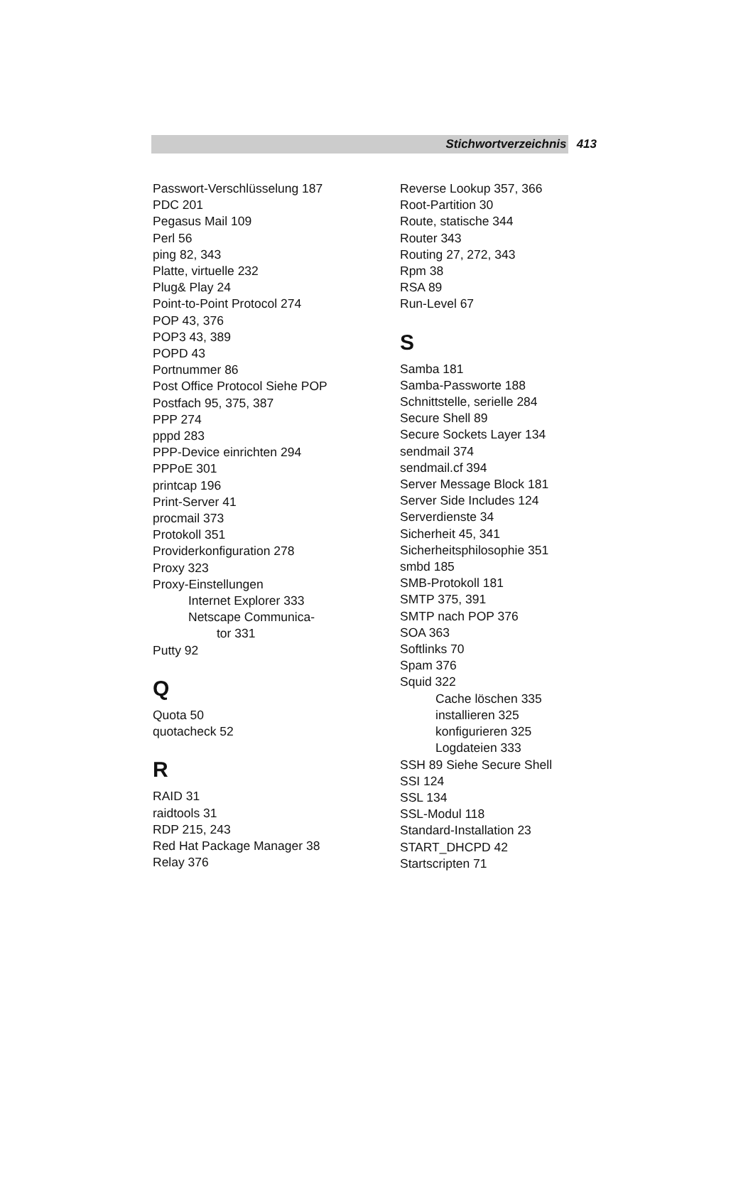Stichwortverzeichnis 413
Passwort-Verschlüsselung 187
PDC 201
Pegasus Mail 109
Perl 56
ping 82, 343
Platte, virtuelle 232
Plug& Play 24
Point-to-Point Protocol 274
POP 43, 376
POP3 43, 389
POPD 43
Portnummer 86
Post Office Protocol Siehe POP
Postfach 95, 375, 387
PPP 274
pppd 283
PPP-Device einrichten 294
PPPoE 301
printcap 196
Print-Server 41
procmail 373
Protokoll 351
Providerkonfiguration 278
Proxy 323
Proxy-Einstellungen
Internet Explorer 333
Netscape Communica-
tor 331
Putty 92
Q
Quota 50
quotacheck 52
R
RAID 31
raidtools 31
RDP 215, 243
Red Hat Package Manager 38
Relay 376
Reverse Lookup 357, 366
Root-Partition 30
Route, statische 344
Router 343
Routing 27, 272, 343
Rpm 38
RSA 89
Run-Level 67
S
Samba 181
Samba-Passworte 188
Schnittstelle, serielle 284
Secure Shell 89
Secure Sockets Layer 134
sendmail 374
sendmail.cf 394
Server Message Block 181
Server Side Includes 124
Serverdienste 34
Sicherheit 45, 341
Sicherheitsphilosophie 351
smbd 185
SMB-Protokoll 181
SMTP 375, 391
SMTP nach POP 376
SOA 363
Softlinks 70
Spam 376
Squid 322
Cache löschen 335
installieren 325
konfigurieren 325
Logdateien 333
SSH 89 Siehe Secure Shell
SSI 124
SSL 134
SSL-Modul 118
Standard-Installation 23
START_DHCPD 42
Startscripten 71